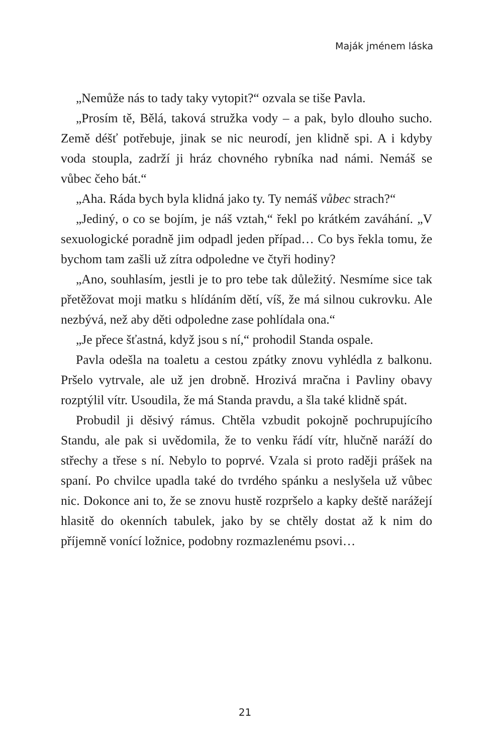Maják jménem láska
„Nemůže nás to tady taky vytopit?“ ozvala se tiše Pavla.
„Prosím tě, Bělá, taková stružka vody – a pak, bylo dlouho sucho. Země déšť potřebuje, jinak se nic neurodí, jen klidně spi. A i kdyby voda stoupla, zadrží ji hráz chovného rybníka nad námi. Nemáš se vůbec čeho bát.“
„Aha. Ráda bych byla klidná jako ty. Ty nemáš vůbec strach?“
„Jediný, o co se bojím, je náš vztah,“ řekl po krátkém zaváhání. „V sexuologické poradně jim odpadl jeden případ… Co bys řekla tomu, že bychom tam zašli už zítra odpoledne ve čtyři hodiny?
„Ano, souhlasím, jestli je to pro tebe tak důležitý. Nesmíme sice tak přetěžovat moji matku s hlídáním dětí, víš, že má silnou cukrovku. Ale nezbývá, než aby děti odpoledne zase pohlídala ona.“
„Je přece šťastná, když jsou s ní,“ prohodil Standa ospale.
Pavla odešla na toaletu a cestou zpátky znovu vyhlédla z balkonu. Pršelo vytrvale, ale už jen drobně. Hrozivá mračna i Pavliny obavy rozptýlil vítr. Usoudila, že má Standa pravdu, a šla také klidně spát.
Probudil ji děsivý rámus. Chtěla vzbudit pokojně pochrupujícího Standu, ale pak si uvědomila, že to venku řádí vítr, hlučně naráží do střechy a třese s ní. Nebylo to poprvé. Vzala si proto raději prášek na spaní. Po chvilce upadla také do tvrdého spánku a neslyšela už vůbec nic. Dokonce ani to, že se znovu hustě rozpršelo a kapky deště narážejí hlasitě do okenních tabulek, jako by se chtěly dostat až k nim do příjemně vonící ložnice, podobny rozmazlenému psovi…
21